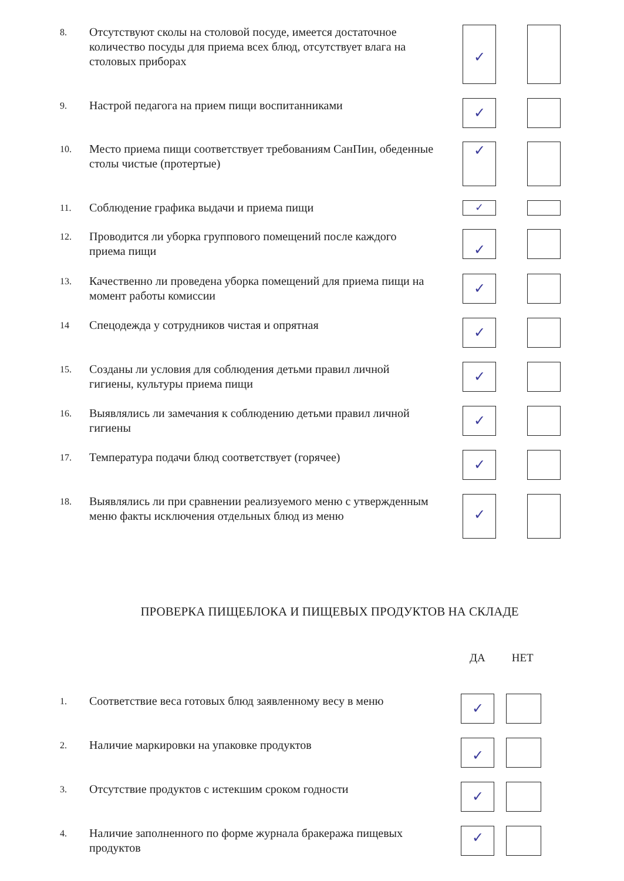8.
Отсутствуют сколы на столовой посуде, имеется достаточное количество посуды для приема всех блюд, отсутствует влага на столовых приборах
✓
9.
Настрой педагога на прием пищи воспитанниками
✓
10.
Место приема пищи соответствует требованиям СанПин, обеденные столы чистые (протертые)
✓
11.
Соблюдение графика выдачи и приема пищи
✓
12.
Проводится ли уборка группового помещений после каждого приема пищи
✓
13.
Качественно ли проведена уборка помещений для приема пищи на момент работы комиссии
✓
14
Спецодежда у сотрудников чистая и опрятная
✓
15.
Созданы ли условия для соблюдения детьми правил личной гигиены, культуры приема пищи
✓
16.
Выявлялись ли замечания к соблюдению детьми правил личной гигиены
✓
17.
Температура подачи блюд соответствует (горячее)
✓
18.
Выявлялись ли при сравнении реализуемого меню с утвержденным меню факты исключения отдельных блюд из меню
✓
ПРОВЕРКА ПИЩЕБЛОКА И ПИЩЕВЫХ ПРОДУКТОВ НА СКЛАДЕ
ДА НЕТ
1.
Соответствие веса готовых блюд заявленному весу в меню
✓
2.
Наличие маркировки на упаковке продуктов
✓
3.
Отсутствие продуктов с истекшим сроком годности
✓
4.
Наличие заполненного по форме журнала бракеража пищевых продуктов
✓